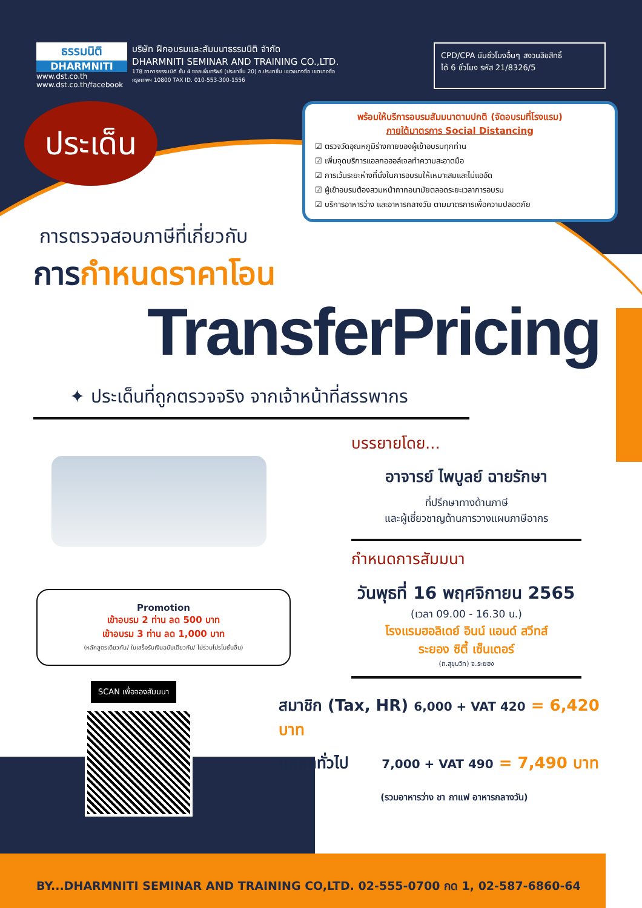ธรรมนิติ
DHARMNITI
www.dst.co.th
www.dst.co.th/facebook
บริษัท ฝึกอบรมและสัมมนาธรรมนิติ จำกัด
DHARMNITI SEMINAR AND TRAINING CO.,LTD.
178 อาคารธรรมนิติ ชั้น 4 ซอยเพิ่มทรัพย์ (ประชาชื่น 20) ถ.ประชาชื่น แขวงบางซื่อ เขตบางซื่อ กรุงเทพฯ 10800 TAX ID. 010-553-300-1556
CPD/CPA นับชั่วโมงอื่นๆ สงวนลิขสิทธิ์
ได้ 6 ชั่วโมง รหัส 21/8326/5
ประเด็น
พร้อมให้บริการอบรมสัมมนาตามปกติ (จัดอบรมที่โรงแรม)
ภายใต้มาตรการ Social Distancing
☑ ตรวจวัดอุณหภูมิร่างกายของผู้เข้าอบรมทุกท่าน
☑ เพิ่มจุดบริการแอลกอฮอล์เจลทำความสะอาดมือ
☑ การเว้นระยะห่างที่นั่งในการอบรมให้เหมาะสมและไม่แออัด
☑ ผู้เข้าอบรมต้องสวมหน้ากากอนามัยตลอดระยะเวลาการอบรม
☑ บริการอาหารว่าง และอาหารกลางวัน ตามมาตรการเพื่อความปลอดภัย
การตรวจสอบภาษีที่เกี่ยวกับ
การกำหนดราคาโอน
TransferPricing
✦ ประเด็นที่ถูกตรวจจริง จากเจ้าหน้าที่สรรพากร
Promotion
เข้าอบรม 2 ท่าน ลด 500 บาท
เข้าอบรม 3 ท่าน ลด 1,000 บาท
(หลักสูตรเดียวกัน/ ใบเสร็จรับเงินฉบับเดียวกัน/ ไม่ร่วมโปรโมชั่นอื่น)
SCAN เพื่อจองสัมมนา
บรรยายโดย...
อาจารย์ ไพบูลย์ ฉายรักษา
ที่ปรึกษาทางด้านภาษี
และผู้เชี่ยวชาญด้านการวางแผนภาษีอากร
กำหนดการสัมมนา
วันพุธที่ 16 พฤศจิกายน 2565
(เวลา 09.00 - 16.30 น.)
โรงแรมฮอลิเดย์ อินน์ แอนด์ สวีทส์
ระยอง ซิตี้ เซ็นเตอร์
(ถ.สุขุมวิท) จ.ระยอง
สมาชิก (Tax, HR) 6,000 + VAT 420 = 6,420 บาท
บุคคลทั่วไป 7,000 + VAT 490 = 7,490 บาท
(รวมอาหารว่าง ชา กาแฟ อาหารกลางวัน)
BY...DHARMNITI SEMINAR AND TRAINING CO,LTD. 02-555-0700 กด 1, 02-587-6860-64